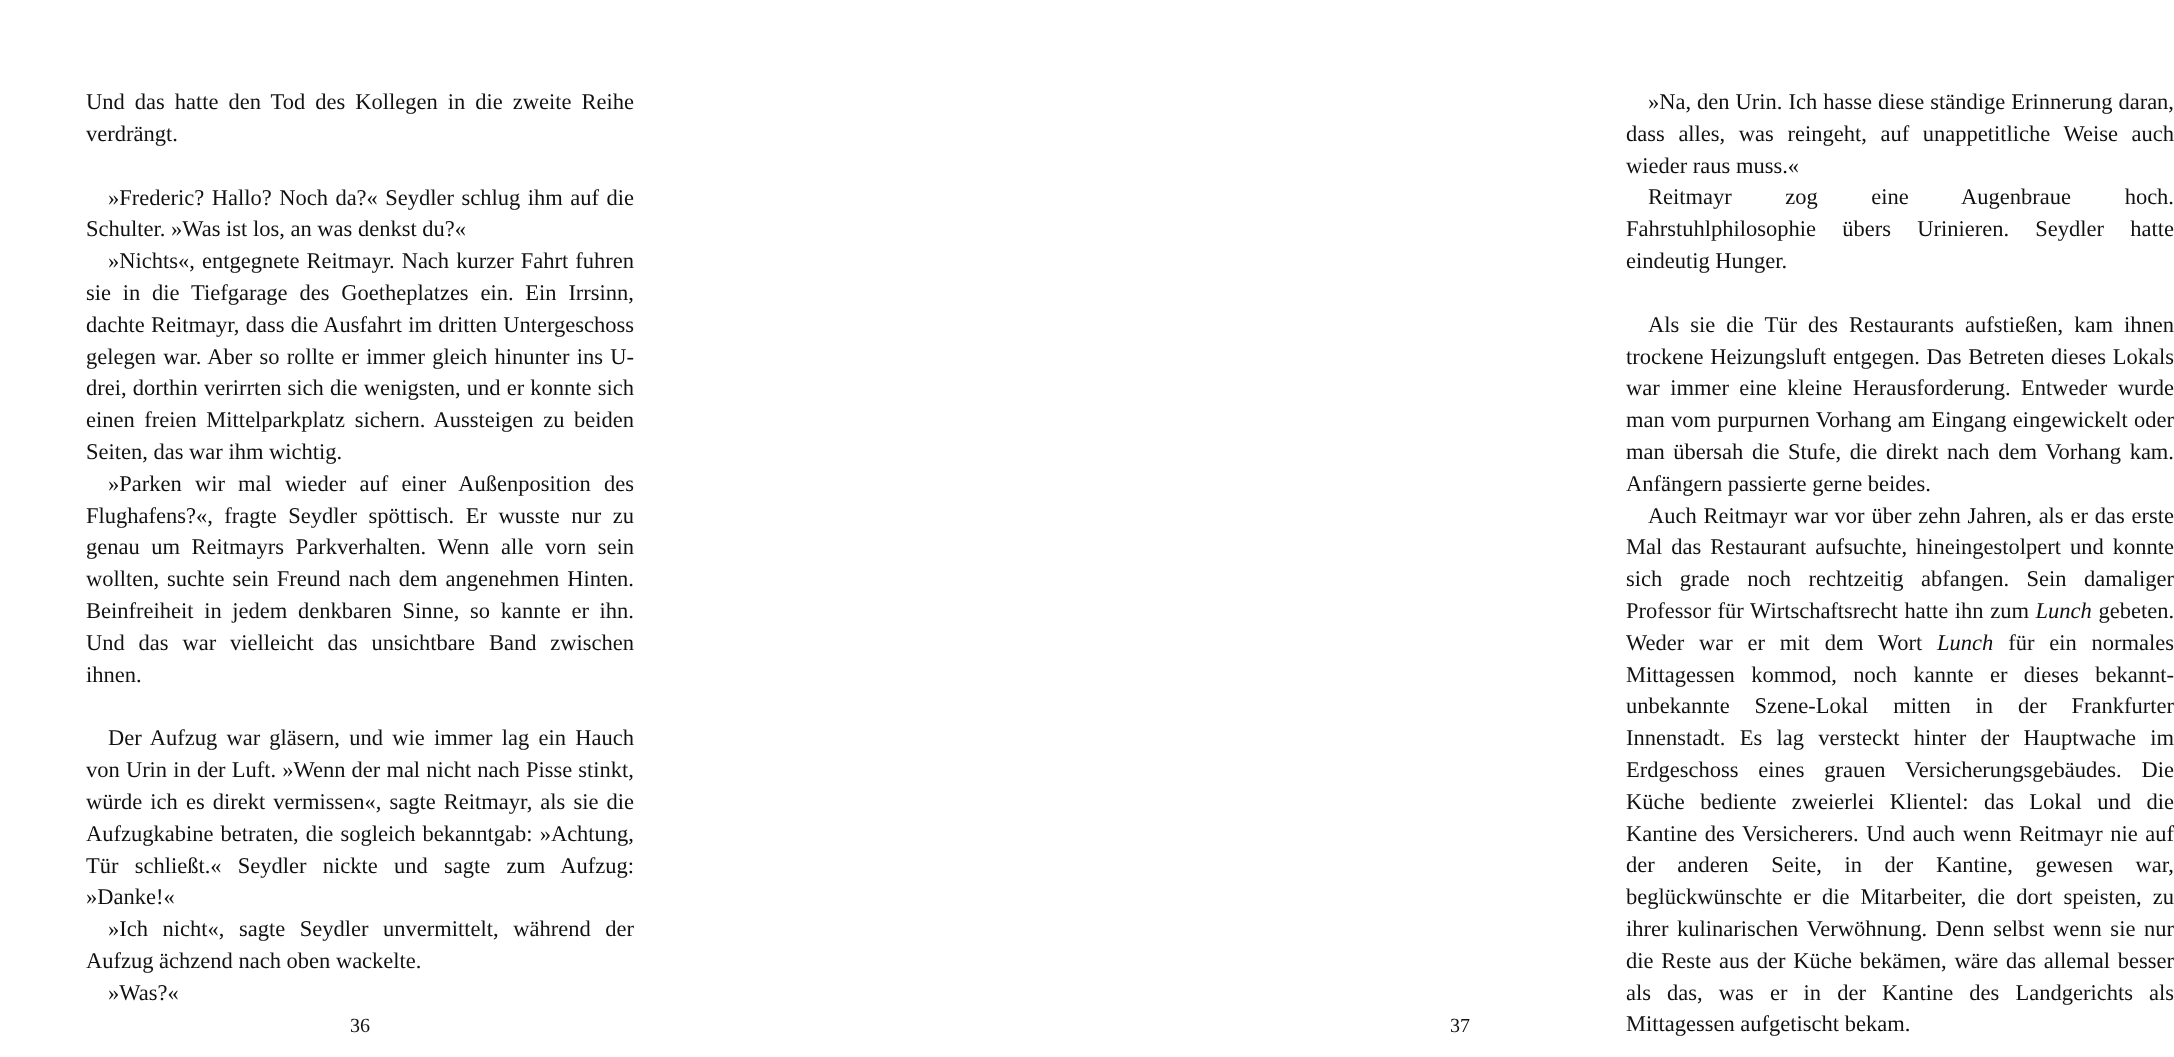Und das hatte den Tod des Kollegen in die zweite Reihe verdrängt.
»Frederic? Hallo? Noch da?« Seydler schlug ihm auf die Schulter. »Was ist los, an was denkst du?«
»Nichts«, entgegnete Reitmayr. Nach kurzer Fahrt fuhren sie in die Tiefgarage des Goetheplatzes ein. Ein Irrsinn, dachte Reitmayr, dass die Ausfahrt im dritten Untergeschoss gelegen war. Aber so rollte er immer gleich hinunter ins U-drei, dorthin verirrten sich die wenigsten, und er konnte sich einen freien Mittelparkplatz sichern. Aussteigen zu beiden Seiten, das war ihm wichtig.
»Parken wir mal wieder auf einer Außenposition des Flughafens?«, fragte Seydler spöttisch. Er wusste nur zu genau um Reitmayrs Parkverhalten. Wenn alle vorn sein wollten, suchte sein Freund nach dem angenehmen Hinten. Beinfreiheit in jedem denkbaren Sinne, so kannte er ihn. Und das war vielleicht das unsichtbare Band zwischen ihnen.
Der Aufzug war gläsern, und wie immer lag ein Hauch von Urin in der Luft. »Wenn der mal nicht nach Pisse stinkt, würde ich es direkt vermissen«, sagte Reitmayr, als sie die Aufzugkabine betraten, die sogleich bekanntgab: »Achtung, Tür schließt.« Seydler nickte und sagte zum Aufzug: »Danke!«
»Ich nicht«, sagte Seydler unvermittelt, während der Aufzug ächzend nach oben wackelte.
»Was?«
36
»Na, den Urin. Ich hasse diese ständige Erinnerung daran, dass alles, was reingeht, auf unappetitliche Weise auch wieder raus muss.«
Reitmayr zog eine Augenbraue hoch. Fahrstuhlphilosophie übers Urinieren. Seydler hatte eindeutig Hunger.
Als sie die Tür des Restaurants aufstießen, kam ihnen trockene Heizungsluft entgegen. Das Betreten dieses Lokals war immer eine kleine Herausforderung. Entweder wurde man vom purpurnen Vorhang am Eingang eingewickelt oder man übersah die Stufe, die direkt nach dem Vorhang kam. Anfängern passierte gerne beides.
Auch Reitmayr war vor über zehn Jahren, als er das erste Mal das Restaurant aufsuchte, hineingestolpert und konnte sich grade noch rechtzeitig abfangen. Sein damaliger Professor für Wirtschaftsrecht hatte ihn zum Lunch gebeten. Weder war er mit dem Wort Lunch für ein normales Mittagessen kommod, noch kannte er dieses bekannt-unbekannte Szene-Lokal mitten in der Frankfurter Innenstadt. Es lag versteckt hinter der Hauptwache im Erdgeschoss eines grauen Versicherungsgebäudes. Die Küche bediente zweierlei Klientel: das Lokal und die Kantine des Versicherers. Und auch wenn Reitmayr nie auf der anderen Seite, in der Kantine, gewesen war, beglückwünschte er die Mitarbeiter, die dort speisten, zu ihrer kulinarischen Verwöhnung. Denn selbst wenn sie nur die Reste aus der Küche bekämen, wäre das allemal besser als das, was er in der Kantine des Landgerichts als Mittagessen aufgetischt bekam.
37